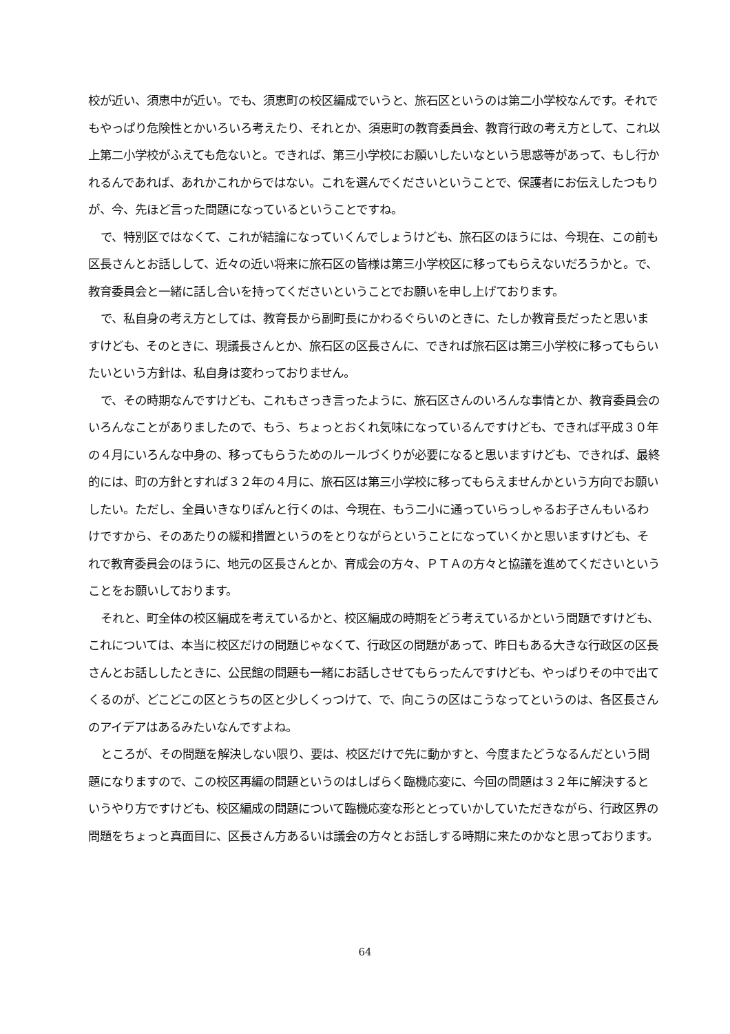校が近い、須恵中が近い。でも、須恵町の校区編成でいうと、旅石区というのは第二小学校なんです。それでもやっぱり危険性とかいろいろ考えたり、それとか、須恵町の教育委員会、教育行政の考え方として、これ以上第二小学校がふえても危ないと。できれば、第三小学校にお願いしたいなという思惑等があって、もし行かれるんであれば、あれかこれからではない。これを選んでくださいということで、保護者にお伝えしたつもりが、今、先ほど言った問題になっているということですね。
で、特別区ではなくて、これが結論になっていくんでしょうけども、旅石区のほうには、今現在、この前も区長さんとお話しして、近々の近い将来に旅石区の皆様は第三小学校区に移ってもらえないだろうかと。で、教育委員会と一緒に話し合いを持ってくださいということでお願いを申し上げております。
で、私自身の考え方としては、教育長から副町長にかわるぐらいのときに、たしか教育長だったと思いますけども、そのときに、現議長さんとか、旅石区の区長さんに、できれば旅石区は第三小学校に移ってもらいたいという方針は、私自身は変わっておりません。
で、その時期なんですけども、これもさっき言ったように、旅石区さんのいろんな事情とか、教育委員会のいろんなことがありましたので、もう、ちょっとおくれ気味になっているんですけども、できれば平成３０年の４月にいろんな中身の、移ってもらうためのルールづくりが必要になると思いますけども、できれば、最終的には、町の方針とすれば３２年の４月に、旅石区は第三小学校に移ってもらえませんかという方向でお願いしたい。ただし、全員いきなりぽんと行くのは、今現在、もう二小に通っていらっしゃるお子さんもいるわけですから、そのあたりの緩和措置というのをとりながらということになっていくかと思いますけども、それで教育委員会のほうに、地元の区長さんとか、育成会の方々、ＰＴＡの方々と協議を進めてくださいということをお願いしております。
それと、町全体の校区編成を考えているかと、校区編成の時期をどう考えているかという問題ですけども、これについては、本当に校区だけの問題じゃなくて、行政区の問題があって、昨日もある大きな行政区の区長さんとお話ししたときに、公民館の問題も一緒にお話しさせてもらったんですけども、やっぱりその中で出てくるのが、どこどこの区とうちの区と少しくっつけて、で、向こうの区はこうなってというのは、各区長さんのアイデアはあるみたいなんですよね。
ところが、その問題を解決しない限り、要は、校区だけで先に動かすと、今度またどうなるんだという問題になりますので、この校区再編の問題というのはしばらく臨機応変に、今回の問題は３２年に解決するというやり方ですけども、校区編成の問題について臨機応変な形ととっていかしていただきながら、行政区界の問題をちょっと真面目に、区長さん方あるいは議会の方々とお話しする時期に来たのかなと思っております。
64